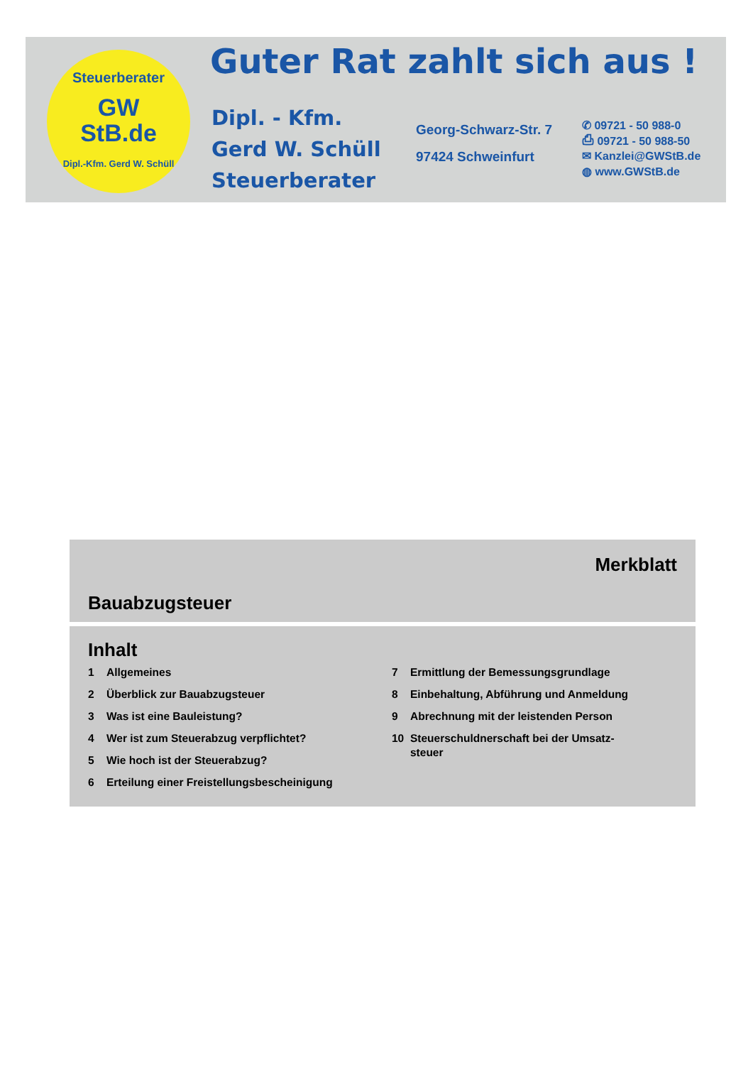Steuerberater
GW
StB.de
Dipl.-Kfm. Gerd W. Schüll
Guter Rat zahlt sich aus !
Dipl. - Kfm.
Gerd W. Schüll
Steuerberater
Georg-Schwarz-Str. 7
97424 Schweinfurt
✆ 09721 - 50 988-0
⎙ 09721 - 50 988-50
✉ Kanzlei@GWStB.de
◍ www.GWStB.de
Merkblatt
Bauabzugsteuer
Inhalt
1 Allgemeines
2 Überblick zur Bauabzugsteuer
3 Was ist eine Bauleistung?
4 Wer ist zum Steuerabzug verpflichtet?
5 Wie hoch ist der Steuerabzug?
6 Erteilung einer Freistellungsbescheinigung
7 Ermittlung der Bemessungsgrundlage
8 Einbehaltung, Abführung und Anmeldung
9 Abrechnung mit der leistenden Person
10 Steuerschuldnerschaft bei der Umsatz-
steuer